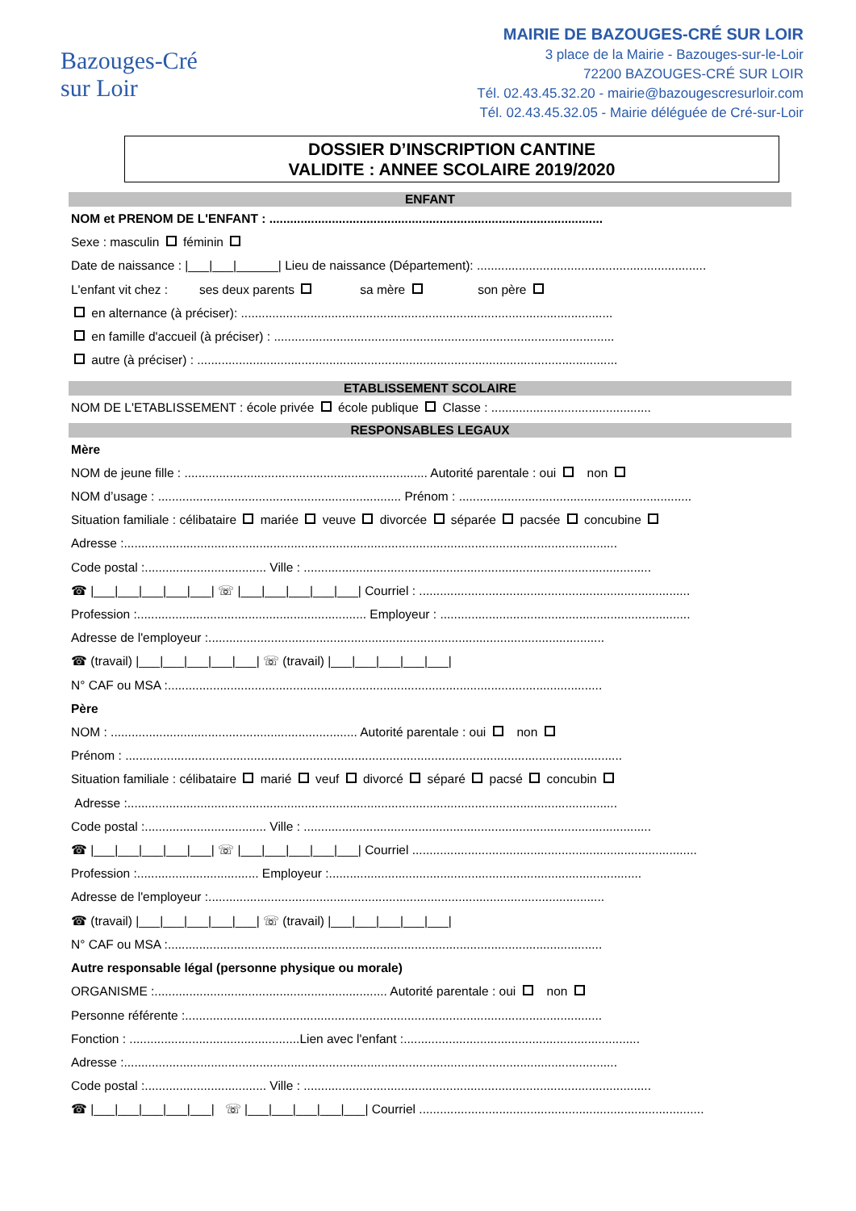Bazouges-Cré
sur Loir
MAIRIE DE BAZOUGES-CRÉ SUR LOIR
3 place de la Mairie - Bazouges-sur-le-Loir
72200 BAZOUGES-CRÉ SUR LOIR
Tél. 02.43.45.32.20 - mairie@bazougescresurloir.com
Tél. 02.43.45.32.05 - Mairie déléguée de Cré-sur-Loir
DOSSIER D’INSCRIPTION CANTINE
VALIDITE : ANNEE SCOLAIRE 2019/2020
ENFANT
NOM et PRENOM DE L'ENFANT : ................................................................................................
Sexe : masculin féminin
Date de naissance : |___|___|______| Lieu de naissance (Département): ..................................................................
L'enfant vit chez : ses deux parents sa mère son père
en alternance (à préciser): ...........................................................................................................
en famille d'accueil (à préciser) : ..................................................................................................
autre (à préciser) : .........................................................................................................................
ETABLISSEMENT SCOLAIRE
NOM DE L'ETABLISSEMENT : école privée école publique Classe : ..............................................
RESPONSABLES LEGAUX
Mère
NOM de jeune fille : ...................................................................... Autorité parentale : oui non
NOM d’usage : ...................................................................... Prénom : ...................................................................
Situation familiale : célibataire mariée veuve divorcée séparée pacsée concubine
Adresse :..............................................................................................................................................
Code postal :................................... Ville : ....................................................................................................
☎ |___|___|___|___|___| ☏ |___|___|___|___|___| Courriel : ..............................................................................
Profession :.................................................................. Employeur : ........................................................................
Adresse de l'employeur :..................................................................................................................
☎ (travail) |___|___|___|___|___| ☏ (travail) |___|___|___|___|___|
N° CAF ou MSA :.............................................................................................................................
Père
NOM : ....................................................................... Autorité parentale : oui non
Prénom : ...............................................................................................................................................
Situation familiale : célibataire marié veuf divorcé séparé pacsé concubin
Adresse :.............................................................................................................................................
Code postal :................................... Ville : ....................................................................................................
☎ |___|___|___|___|___| ☏ |___|___|___|___|___| Courriel ..................................................................................
Profession :................................... Employeur :..........................................................................................
Adresse de l'employeur :..................................................................................................................
☎ (travail) |___|___|___|___|___| ☏ (travail) |___|___|___|___|___|
N° CAF ou MSA :.............................................................................................................................
Autre responsable légal (personne physique ou morale)
ORGANISME :................................................................... Autorité parentale : oui non
Personne référente :........................................................................................................................
Fonction : .................................................Lien avec l'enfant :....................................................................
Adresse :..............................................................................................................................................
Code postal :................................... Ville : ....................................................................................................
☎ |___|___|___|___|___| ☏ |___|___|___|___|___| Courriel ..................................................................................